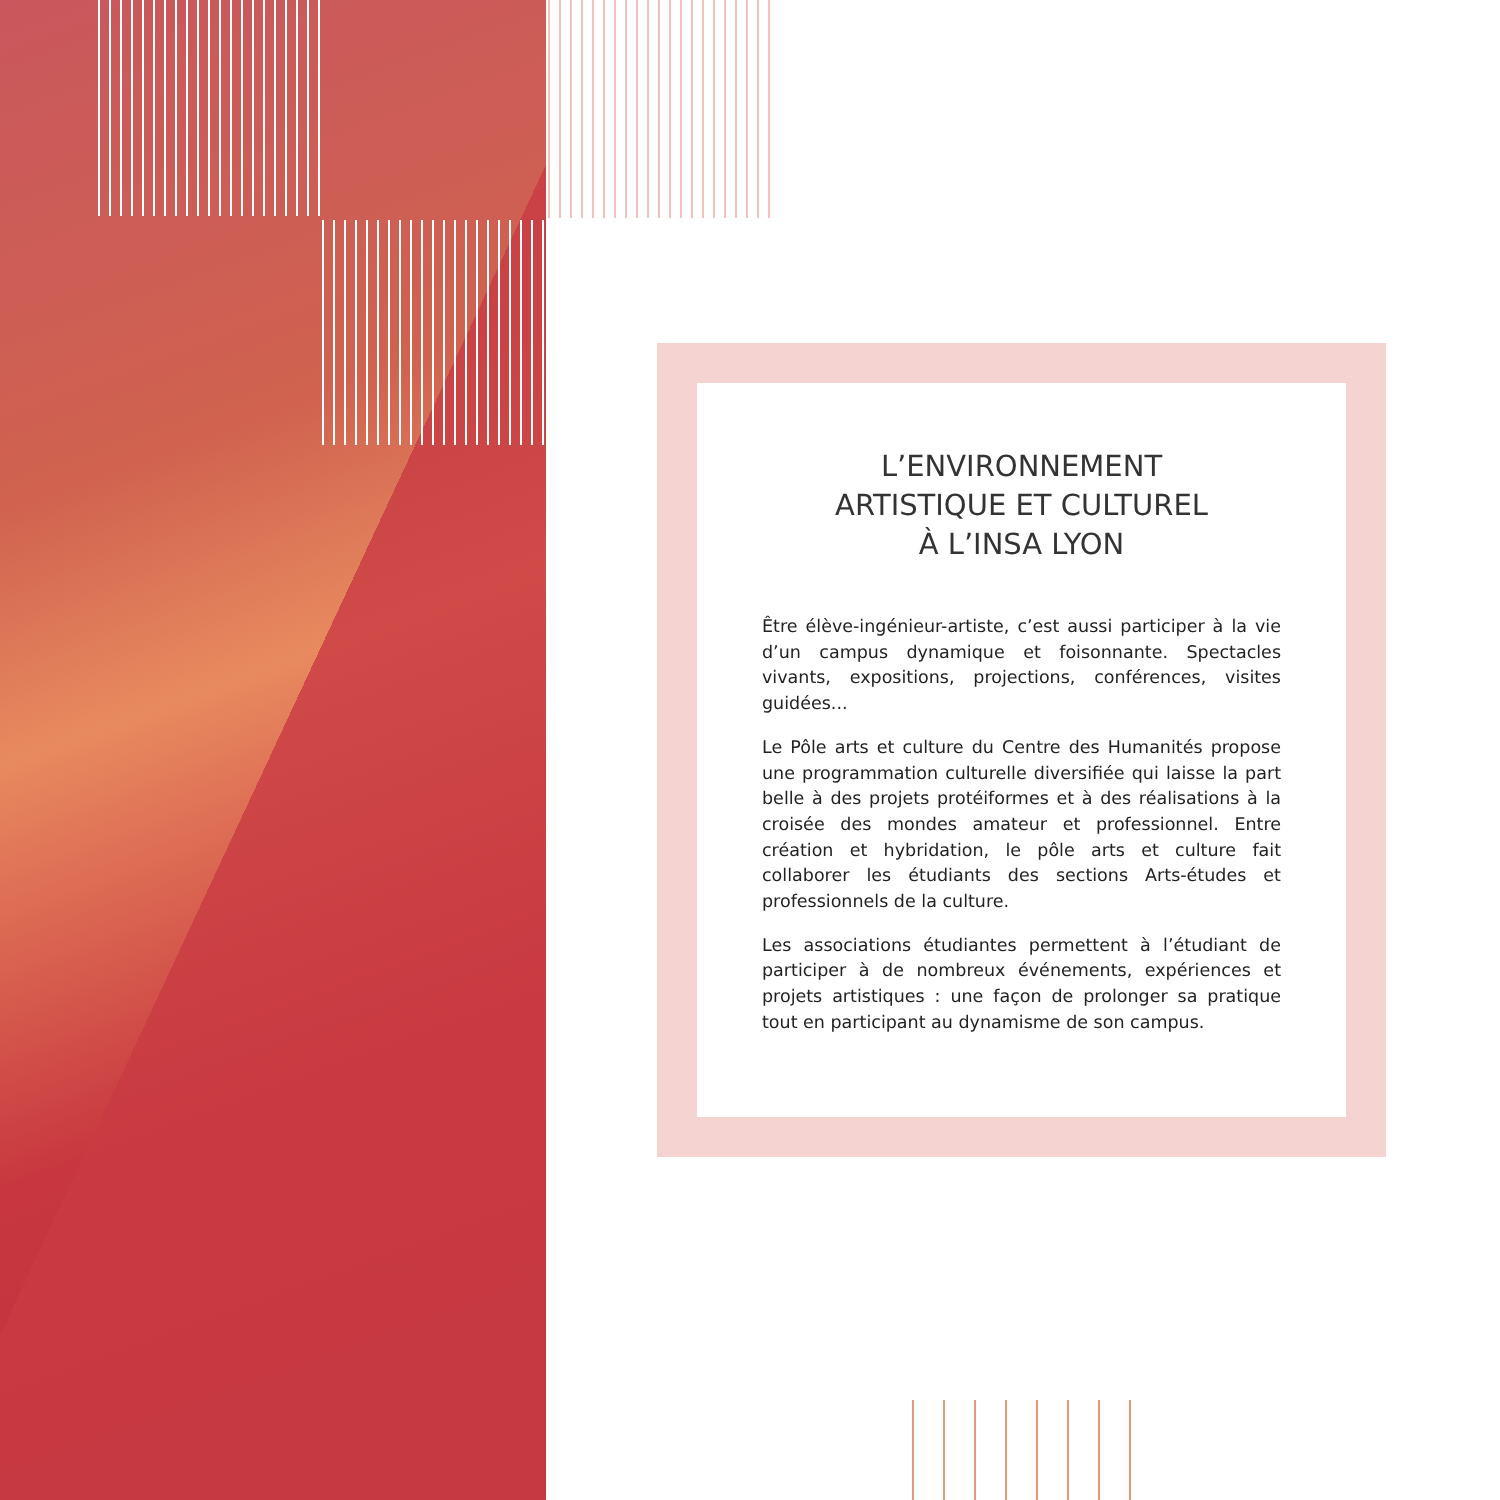L’ENVIRONNEMENT
ARTISTIQUE ET CULTUREL
À L’INSA LYON
Être élève-ingénieur-artiste, c’est aussi participer à la vie d’un campus dynamique et foisonnante. Spectacles vivants, expositions, projections, conférences, visites guidées...
Le Pôle arts et culture du Centre des Humanités propose une programmation culturelle diversifiée qui laisse la part belle à des projets protéiformes et à des réalisations à la croisée des mondes amateur et professionnel. Entre création et hybridation, le pôle arts et culture fait collaborer les étudiants des sections Arts-études et professionnels de la culture.
Les associations étudiantes permettent à l’étudiant de participer à de nombreux événements, expériences et projets artistiques : une façon de prolonger sa pratique tout en participant au dynamisme de son campus.